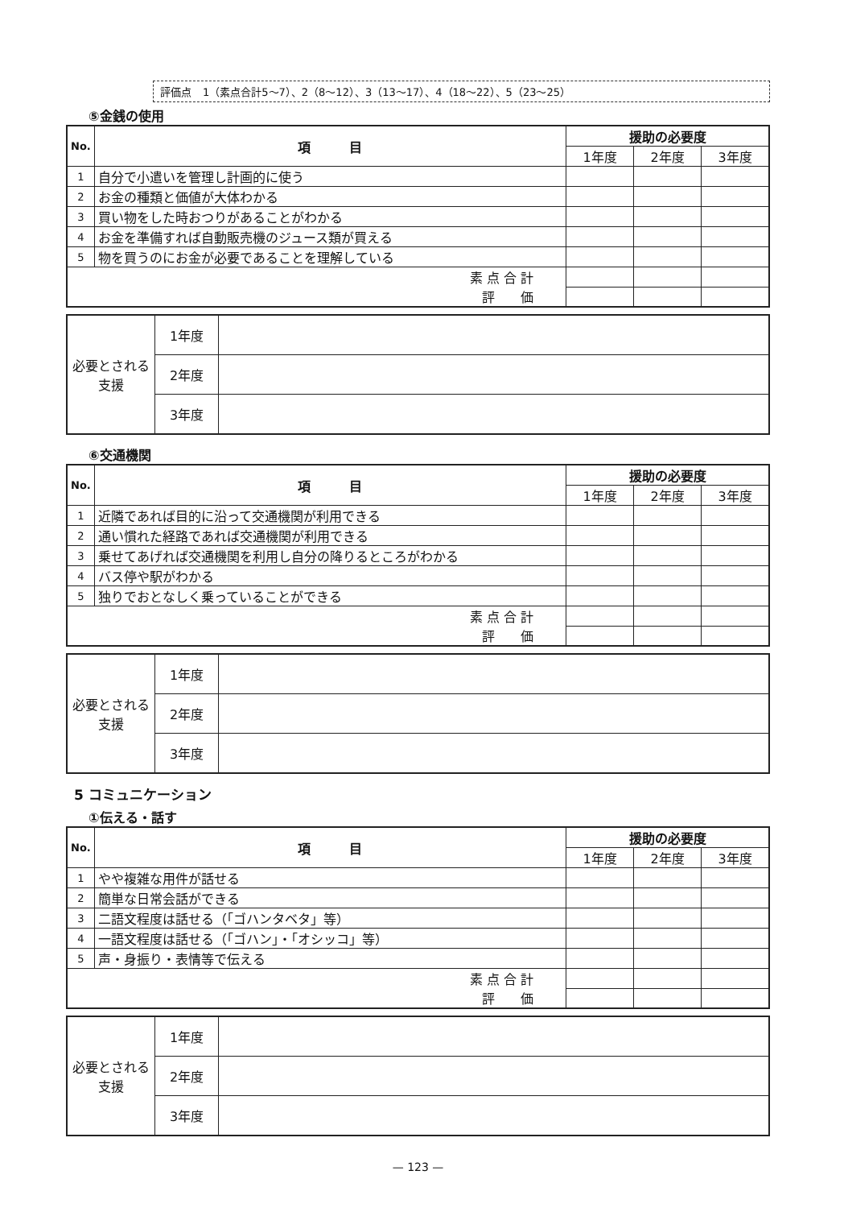評価点 1（素点合計5～7）、2（8～12）、3（13～17）、4（18～22）、5（23～25）
⑤金銭の使用
| No. | 項 目 | 援助の必要度 | | |
| --- | --- | --- | --- | --- |
| | | 1年度 | 2年度 | 3年度 |
| 1 | 自分で小遣いを管理し計画的に使う | | | |
| 2 | お金の種類と価値が大体わかる | | | |
| 3 | 買い物をした時おつりがあることがわかる | | | |
| 4 | お金を準備すれば自動販売機のジュース類が買える | | | |
| 5 | 物を買うのにお金が必要であることを理解している | | | |
| 素 点 合 計 | | | | |
| 評 価 | | | | |
| 必要とされる支援 | 1年度 | |
| | 2年度 | |
| | 3年度 | |
⑥交通機関
| No. | 項 目 | 援助の必要度 | | |
| --- | --- | --- | --- | --- |
| | | 1年度 | 2年度 | 3年度 |
| 1 | 近隣であれば目的に沿って交通機関が利用できる | | | |
| 2 | 通い慣れた経路であれば交通機関が利用できる | | | |
| 3 | 乗せてあげれば交通機関を利用し自分の降りるところがわかる | | | |
| 4 | バス停や駅がわかる | | | |
| 5 | 独りでおとなしく乗っていることができる | | | |
| 素 点 合 計 | | | | |
| 評 価 | | | | |
| 必要とされる支援 | 1年度 | |
| | 2年度 | |
| | 3年度 | |
5 コミュニケーション
①伝える・話す
| No. | 項 目 | 援助の必要度 | | |
| --- | --- | --- | --- | --- |
| | | 1年度 | 2年度 | 3年度 |
| 1 | やや複雑な用件が話せる | | | |
| 2 | 簡単な日常会話ができる | | | |
| 3 | 二語文程度は話せる（「ゴハンタベタ」等） | | | |
| 4 | 一語文程度は話せる（「ゴハン」・「オシッコ」等） | | | |
| 5 | 声・身振り・表情等で伝える | | | |
| 素 点 合 計 | | | | |
| 評 価 | | | | |
| 必要とされる支援 | 1年度 | |
| | 2年度 | |
| | 3年度 | |
— 123 —